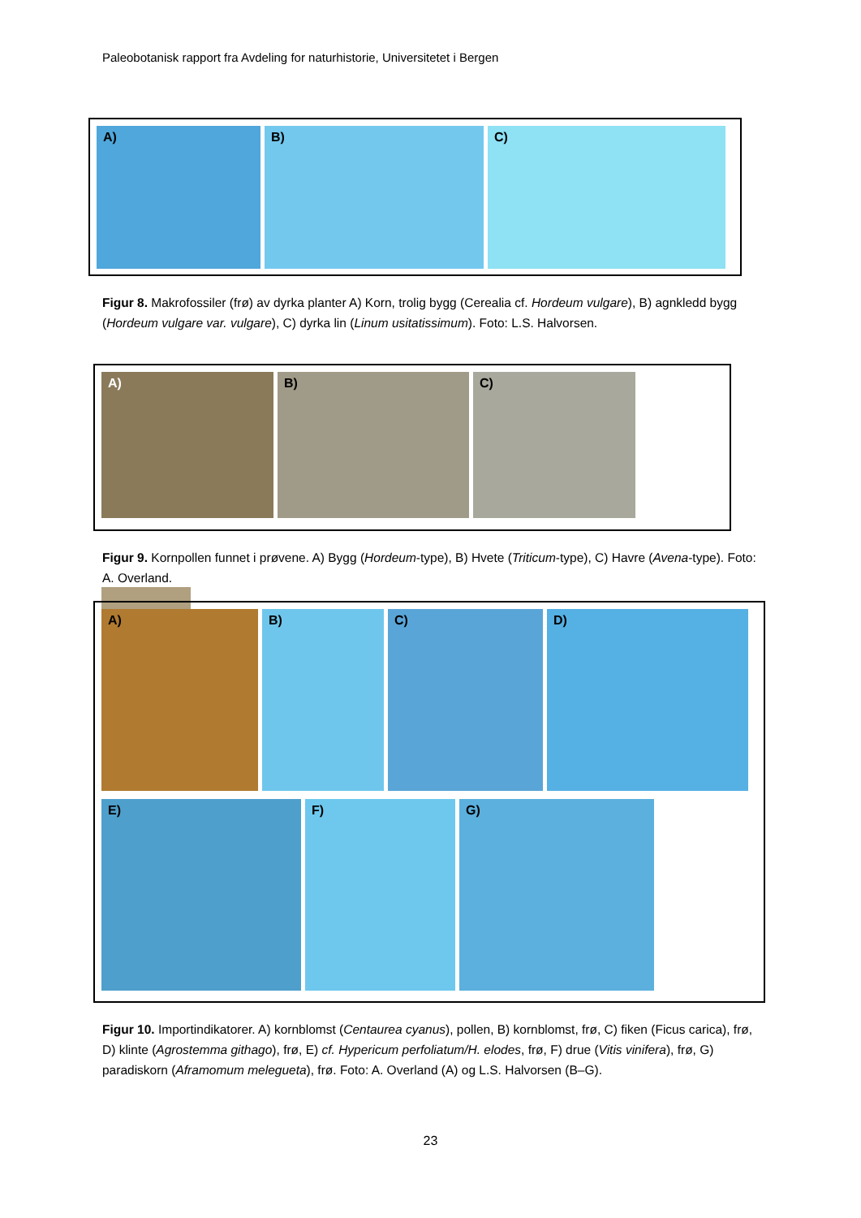Paleobotanisk rapport fra Avdeling for naturhistorie, Universitetet i Bergen
A)
B)
C)
Figur 8. Makrofossiler (frø) av dyrka planter A) Korn, trolig bygg (Cerealia cf. Hordeum vulgare), B) agnkledd bygg (Hordeum vulgare var. vulgare), C) dyrka lin (Linum usitatissimum). Foto: L.S. Halvorsen.
A)
B)
C)
Figur 9. Kornpollen funnet i prøvene. A) Bygg (Hordeum-type), B) Hvete (Triticum-type), C) Havre (Avena-type). Foto: A. Overland.
A)
B)
C)
D)
E)
F)
G)
Figur 10. Importindikatorer. A) kornblomst (Centaurea cyanus), pollen, B) kornblomst, frø, C) fiken (Ficus carica), frø, D) klinte (Agrostemma githago), frø, E) cf. Hypericum perfoliatum/H. elodes, frø, F) drue (Vitis vinifera), frø, G) paradiskorn (Aframomum melegueta), frø. Foto: A. Overland (A) og L.S. Halvorsen (B–G).
23